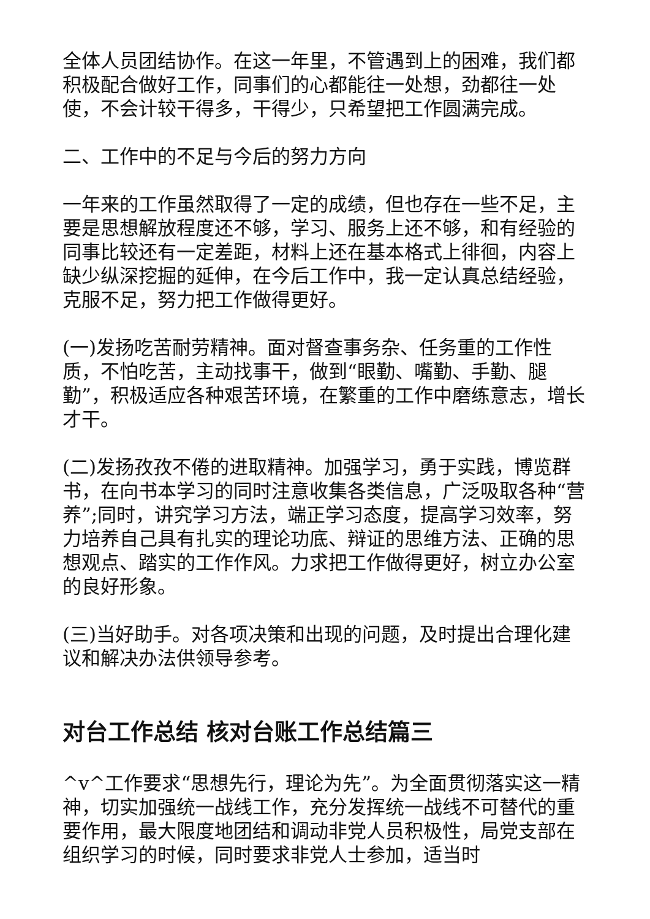全体人员团结协作。在这一年里，不管遇到上的困难，我们都积极配合做好工作，同事们的心都能往一处想，劲都往一处使，不会计较干得多，干得少，只希望把工作圆满完成。
二、工作中的不足与今后的努力方向
一年来的工作虽然取得了一定的成绩，但也存在一些不足，主要是思想解放程度还不够，学习、服务上还不够，和有经验的同事比较还有一定差距，材料上还在基本格式上徘徊，内容上缺少纵深挖掘的延伸，在今后工作中，我一定认真总结经验，克服不足，努力把工作做得更好。
(一)发扬吃苦耐劳精神。面对督查事务杂、任务重的工作性质，不怕吃苦，主动找事干，做到“眼勤、嘴勤、手勤、腿勤”，积极适应各种艰苦环境，在繁重的工作中磨练意志，增长才干。
(二)发扬孜孜不倦的进取精神。加强学习，勇于实践，博览群书，在向书本学习的同时注意收集各类信息，广泛吸取各种“营养”;同时，讲究学习方法，端正学习态度，提高学习效率，努力培养自己具有扎实的理论功底、辩证的思维方法、正确的思想观点、踏实的工作作风。力求把工作做得更好，树立办公室的良好形象。
(三)当好助手。对各项决策和出现的问题，及时提出合理化建议和解决办法供领导参考。
对台工作总结 核对台账工作总结篇三
^v^工作要求“思想先行，理论为先”。为全面贯彻落实这一精神，切实加强统一战线工作，充分发挥统一战线不可替代的重要作用，最大限度地团结和调动非党人员积极性，局党支部在组织学习的时候，同时要求非党人士参加，适当时